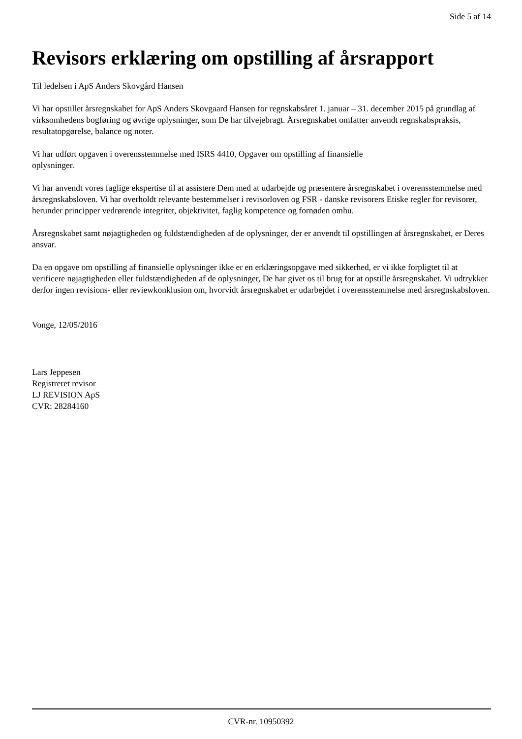Side 5 af 14
Revisors erklæring om opstilling af årsrapport
Til ledelsen i ApS Anders Skovgård Hansen
Vi har opstillet årsregnskabet for ApS Anders Skovgaard Hansen for regnskabsåret 1. januar – 31. december 2015 på grundlag af virksomhedens bogføring og øvrige oplysninger, som De har tilvejebragt. Årsregnskabet omfatter anvendt regnskabspraksis, resultatopgørelse, balance og noter.
Vi har udført opgaven i overensstemmelse med ISRS 4410, Opgaver om opstilling af finansielle
oplysninger.
Vi har anvendt vores faglige ekspertise til at assistere Dem med at udarbejde og præsentere årsregnskabet i overensstemmelse med årsregnskabsloven. Vi har overholdt relevante bestemmelser i revisorloven og FSR - danske revisorers Etiske regler for revisorer, herunder principper vedrørende integritet, objektivitet, faglig kompetence og fornøden omhu.
Årsregnskabet samt nøjagtigheden og fuldstændigheden af de oplysninger, der er anvendt til opstillingen af årsregnskabet, er Deres ansvar.
Da en opgave om opstilling af finansielle oplysninger ikke er en erklæringsopgave med sikkerhed, er vi ikke forpligtet til at verificere nøjagtigheden eller fuldstændigheden af de oplysninger, De har givet os til brug for at opstille årsregnskabet. Vi udtrykker derfor ingen revisions- eller reviewkonklusion om, hvorvidt årsregnskabet er udarbejdet i overensstemmelse med årsregnskabsloven.
Vonge, 12/05/2016
Lars Jeppesen
Registreret revisor
LJ REVISION ApS
CVR: 28284160
CVR-nr. 10950392